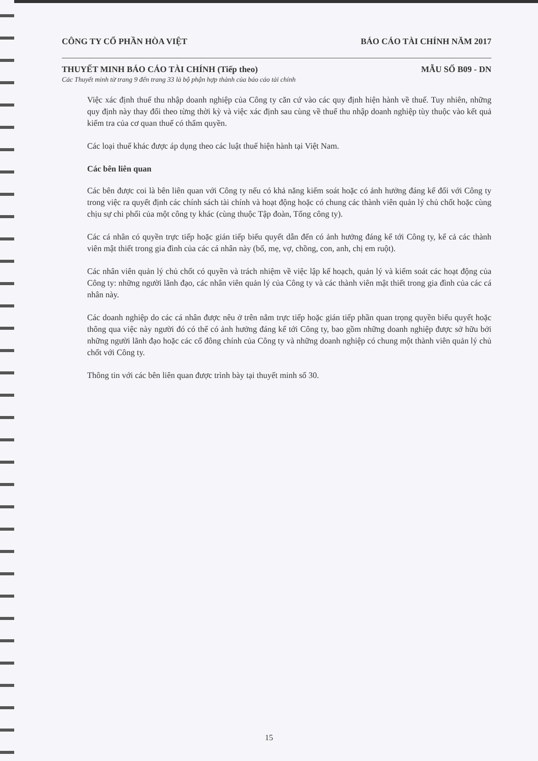CÔNG TY CỔ PHẦN HÒA VIỆT BÁO CÁO TÀI CHÍNH NĂM 2017
THUYẾT MINH BÁO CÁO TÀI CHÍNH (Tiếp theo) MẪU SỐ B09 - DN
Các Thuyết minh từ trang 9 đến trang 33 là bộ phận hợp thành của báo cáo tài chính
Việc xác định thuế thu nhập doanh nghiệp của Công ty căn cứ vào các quy định hiện hành về thuế. Tuy nhiên, những quy định này thay đổi theo từng thời kỳ và việc xác định sau cùng về thuế thu nhập doanh nghiệp tùy thuộc vào kết quả kiểm tra của cơ quan thuế có thẩm quyền.
Các loại thuế khác được áp dụng theo các luật thuế hiện hành tại Việt Nam.
Các bên liên quan
Các bên được coi là bên liên quan với Công ty nếu có khả năng kiểm soát hoặc có ảnh hưởng đáng kể đối với Công ty trong việc ra quyết định các chính sách tài chính và hoạt động hoặc có chung các thành viên quản lý chủ chốt hoặc cùng chịu sự chi phối của một công ty khác (cùng thuộc Tập đoàn, Tổng công ty).
Các cá nhân có quyền trực tiếp hoặc gián tiếp biểu quyết dẫn đến có ảnh hưởng đáng kể tới Công ty, kể cả các thành viên mật thiết trong gia đình của các cá nhân này (bố, mẹ, vợ, chồng, con, anh, chị em ruột).
Các nhân viên quản lý chủ chốt có quyền và trách nhiệm về việc lập kế hoạch, quản lý và kiểm soát các hoạt động của Công ty: những người lãnh đạo, các nhân viên quản lý của Công ty và các thành viên mật thiết trong gia đình của các cá nhân này.
Các doanh nghiệp do các cá nhân được nêu ở trên nắm trực tiếp hoặc gián tiếp phần quan trọng quyền biểu quyết hoặc thông qua việc này người đó có thể có ảnh hưởng đáng kể tới Công ty, bao gồm những doanh nghiệp được sở hữu bởi những người lãnh đạo hoặc các cổ đông chính của Công ty và những doanh nghiệp có chung một thành viên quản lý chủ chốt với Công ty.
Thông tin với các bên liên quan được trình bày tại thuyết minh số 30.
15